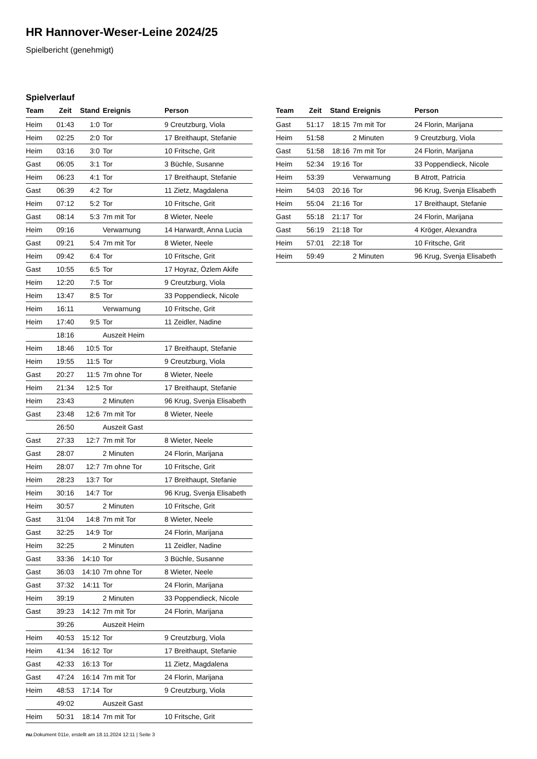HR Hannover-Weser-Leine 2024/25
Spielbericht (genehmigt)
Spielverlauf
| Team | Zeit | Stand | Ereignis | Person |
| --- | --- | --- | --- | --- |
| Heim | 01:43 | 1:0 | Tor | 9 Creutzburg, Viola |
| Heim | 02:25 | 2:0 | Tor | 17 Breithaupt, Stefanie |
| Heim | 03:16 | 3:0 | Tor | 10 Fritsche, Grit |
| Gast | 06:05 | 3:1 | Tor | 3 Büchle, Susanne |
| Heim | 06:23 | 4:1 | Tor | 17 Breithaupt, Stefanie |
| Gast | 06:39 | 4:2 | Tor | 11 Zietz, Magdalena |
| Heim | 07:12 | 5:2 | Tor | 10 Fritsche, Grit |
| Gast | 08:14 | 5:3 | 7m mit Tor | 8 Wieter, Neele |
| Heim | 09:16 | | Verwarnung | 14 Harwardt, Anna Lucia |
| Gast | 09:21 | 5:4 | 7m mit Tor | 8 Wieter, Neele |
| Heim | 09:42 | 6:4 | Tor | 10 Fritsche, Grit |
| Gast | 10:55 | 6:5 | Tor | 17 Hoyraz, Özlem Akife |
| Heim | 12:20 | 7:5 | Tor | 9 Creutzburg, Viola |
| Heim | 13:47 | 8:5 | Tor | 33 Poppendieck, Nicole |
| Heim | 16:11 | | Verwarnung | 10 Fritsche, Grit |
| Heim | 17:40 | 9:5 | Tor | 11 Zeidler, Nadine |
| | 18:16 | | Auszeit Heim | |
| Heim | 18:46 | 10:5 | Tor | 17 Breithaupt, Stefanie |
| Heim | 19:55 | 11:5 | Tor | 9 Creutzburg, Viola |
| Gast | 20:27 | 11:5 | 7m ohne Tor | 8 Wieter, Neele |
| Heim | 21:34 | 12:5 | Tor | 17 Breithaupt, Stefanie |
| Heim | 23:43 | | 2 Minuten | 96 Krug, Svenja Elisabeth |
| Gast | 23:48 | 12:6 | 7m mit Tor | 8 Wieter, Neele |
| | 26:50 | | Auszeit Gast | |
| Gast | 27:33 | 12:7 | 7m mit Tor | 8 Wieter, Neele |
| Gast | 28:07 | | 2 Minuten | 24 Florin, Marijana |
| Heim | 28:07 | 12:7 | 7m ohne Tor | 10 Fritsche, Grit |
| Heim | 28:23 | 13:7 | Tor | 17 Breithaupt, Stefanie |
| Heim | 30:16 | 14:7 | Tor | 96 Krug, Svenja Elisabeth |
| Heim | 30:57 | | 2 Minuten | 10 Fritsche, Grit |
| Gast | 31:04 | 14:8 | 7m mit Tor | 8 Wieter, Neele |
| Gast | 32:25 | 14:9 | Tor | 24 Florin, Marijana |
| Heim | 32:25 | | 2 Minuten | 11 Zeidler, Nadine |
| Gast | 33:36 | 14:10 | Tor | 3 Büchle, Susanne |
| Gast | 36:03 | 14:10 | 7m ohne Tor | 8 Wieter, Neele |
| Gast | 37:32 | 14:11 | Tor | 24 Florin, Marijana |
| Heim | 39:19 | | 2 Minuten | 33 Poppendieck, Nicole |
| Gast | 39:23 | 14:12 | 7m mit Tor | 24 Florin, Marijana |
| | 39:26 | | Auszeit Heim | |
| Heim | 40:53 | 15:12 | Tor | 9 Creutzburg, Viola |
| Heim | 41:34 | 16:12 | Tor | 17 Breithaupt, Stefanie |
| Gast | 42:33 | 16:13 | Tor | 11 Zietz, Magdalena |
| Gast | 47:24 | 16:14 | 7m mit Tor | 24 Florin, Marijana |
| Heim | 48:53 | 17:14 | Tor | 9 Creutzburg, Viola |
| | 49:02 | | Auszeit Gast | |
| Heim | 50:31 | 18:14 | 7m mit Tor | 10 Fritsche, Grit |
| Team | Zeit | Stand | Ereignis | Person |
| --- | --- | --- | --- | --- |
| Gast | 51:17 | 18:15 | 7m mit Tor | 24 Florin, Marijana |
| Heim | 51:58 | | 2 Minuten | 9 Creutzburg, Viola |
| Gast | 51:58 | 18:16 | 7m mit Tor | 24 Florin, Marijana |
| Heim | 52:34 | 19:16 | Tor | 33 Poppendieck, Nicole |
| Heim | 53:39 | | Verwarnung | B Atrott, Patricia |
| Heim | 54:03 | 20:16 | Tor | 96 Krug, Svenja Elisabeth |
| Heim | 55:04 | 21:16 | Tor | 17 Breithaupt, Stefanie |
| Gast | 55:18 | 21:17 | Tor | 24 Florin, Marijana |
| Gast | 56:19 | 21:18 | Tor | 4 Kröger, Alexandra |
| Heim | 57:01 | 22:18 | Tor | 10 Fritsche, Grit |
| Heim | 59:49 | | 2 Minuten | 96 Krug, Svenja Elisabeth |
nu.Dokument 011e, erstellt am 18.11.2024 12:11 | Seite 3